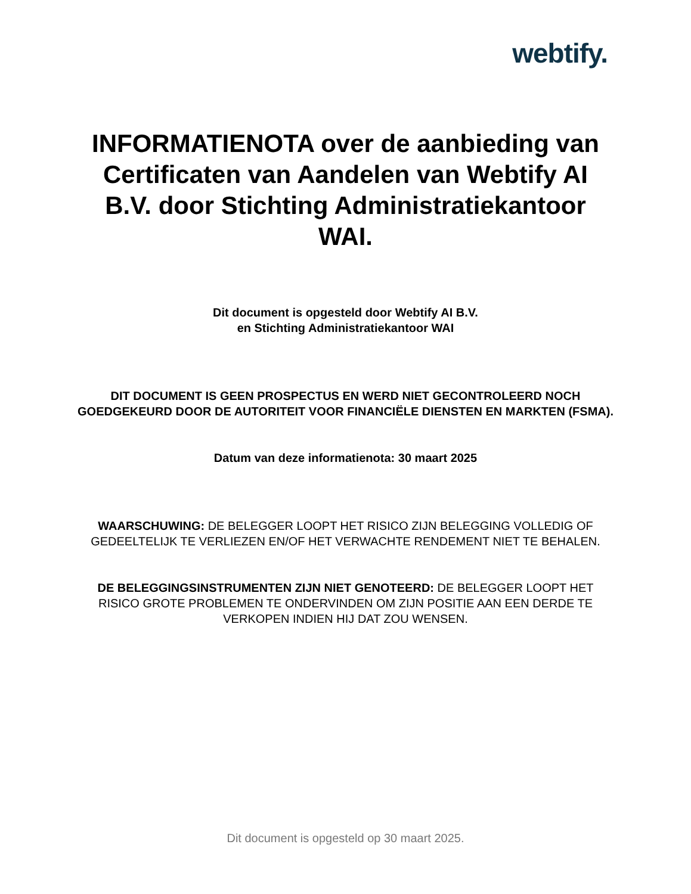webtify.
INFORMATIENOTA over de aanbieding van Certificaten van Aandelen van Webtify AI B.V. door Stichting Administratiekantoor WAI.
Dit document is opgesteld door Webtify AI B.V.
en Stichting Administratiekantoor WAI
DIT DOCUMENT IS GEEN PROSPECTUS EN WERD NIET GECONTROLEERD NOCH GOEDGEKEURD DOOR DE AUTORITEIT VOOR FINANCIËLE DIENSTEN EN MARKTEN (FSMA).
Datum van deze informatienota: 30 maart 2025
WAARSCHUWING: DE BELEGGER LOOPT HET RISICO ZIJN BELEGGING VOLLEDIG OF GEDEELTELIJK TE VERLIEZEN EN/OF HET VERWACHTE RENDEMENT NIET TE BEHALEN.
DE BELEGGINGSINSTRUMENTEN ZIJN NIET GENOTEERD: DE BELEGGER LOOPT HET RISICO GROTE PROBLEMEN TE ONDERVINDEN OM ZIJN POSITIE AAN EEN DERDE TE VERKOPEN INDIEN HIJ DAT ZOU WENSEN.
Dit document is opgesteld op 30 maart 2025.